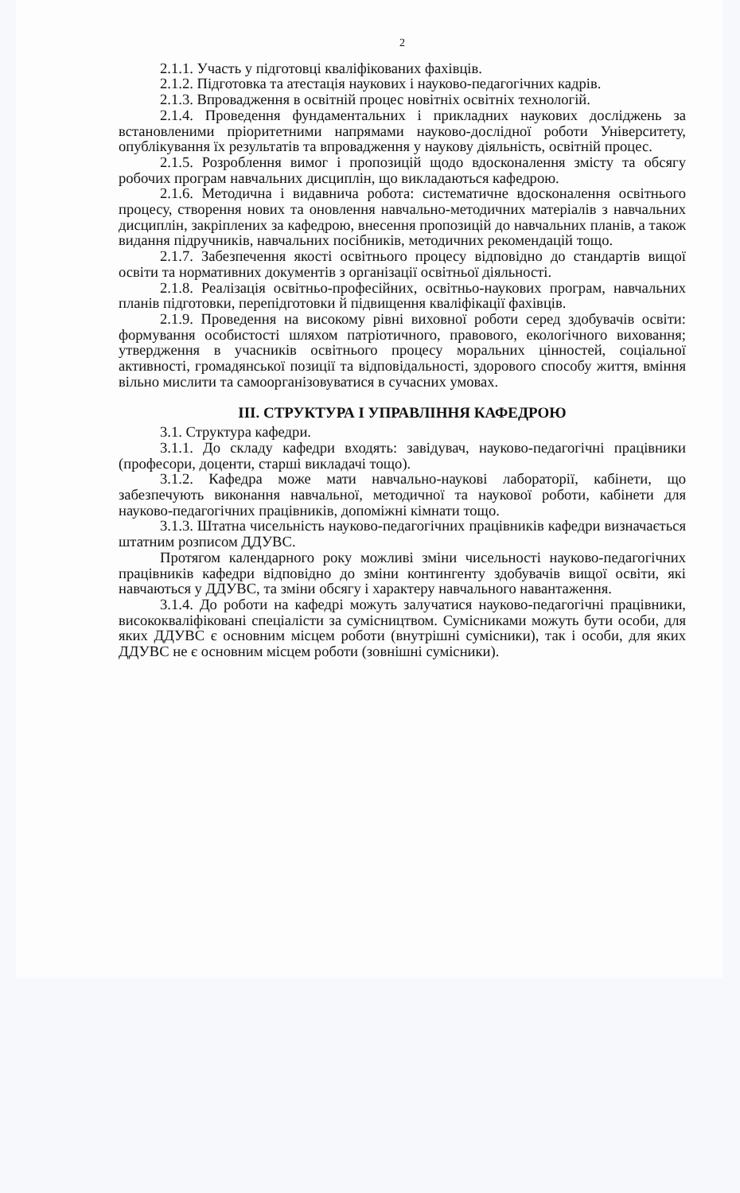2
2.1.1. Участь у підготовці кваліфікованих фахівців.
2.1.2. Підготовка та атестація наукових і науково-педагогічних кадрів.
2.1.3. Впровадження в освітній процес новітніх освітніх технологій.
2.1.4. Проведення фундаментальних і прикладних наукових досліджень за встановленими пріоритетними напрямами науково-дослідної роботи Університету, опублікування їх результатів та впровадження у наукову діяльність, освітній процес.
2.1.5. Розроблення вимог і пропозицій щодо вдосконалення змісту та обсягу робочих програм навчальних дисциплін, що викладаються кафедрою.
2.1.6. Методична і видавнича робота: систематичне вдосконалення освітнього процесу, створення нових та оновлення навчально-методичних матеріалів з навчальних дисциплін, закріплених за кафедрою, внесення пропозицій до навчальних планів, а також видання підручників, навчальних посібників, методичних рекомендацій тощо.
2.1.7. Забезпечення якості освітнього процесу відповідно до стандартів вищої освіти та нормативних документів з організації освітньої діяльності.
2.1.8. Реалізація освітньо-професійних, освітньо-наукових програм, навчальних планів підготовки, перепідготовки й підвищення кваліфікації фахівців.
2.1.9. Проведення на високому рівні виховної роботи серед здобувачів освіти: формування особистості шляхом патріотичного, правового, екологічного виховання; утвердження в учасників освітнього процесу моральних цінностей, соціальної активності, громадянської позиції та відповідальності, здорового способу життя, вміння вільно мислити та самоорганізовуватися в сучасних умовах.
ІІІ. СТРУКТУРА І УПРАВЛІННЯ КАФЕДРОЮ
3.1. Структура кафедри.
3.1.1. До складу кафедри входять: завідувач, науково-педагогічні працівники (професори, доценти, старші викладачі тощо).
3.1.2. Кафедра може мати навчально-наукові лабораторії, кабінети, що забезпечують виконання навчальної, методичної та наукової роботи, кабінети для науково-педагогічних працівників, допоміжні кімнати тощо.
3.1.3. Штатна чисельність науково-педагогічних працівників кафедри визначається штатним розписом ДДУВС.
Протягом календарного року можливі зміни чисельності науково-педагогічних працівників кафедри відповідно до зміни контингенту здобувачів вищої освіти, які навчаються у ДДУВС, та зміни обсягу і характеру навчального навантаження.
3.1.4. До роботи на кафедрі можуть залучатися науково-педагогічні працівники, висококваліфіковані спеціалісти за сумісництвом. Сумісниками можуть бути особи, для яких ДДУВС є основним місцем роботи (внутрішні сумісники), так і особи, для яких ДДУВС не є основним місцем роботи (зовнішні сумісники).